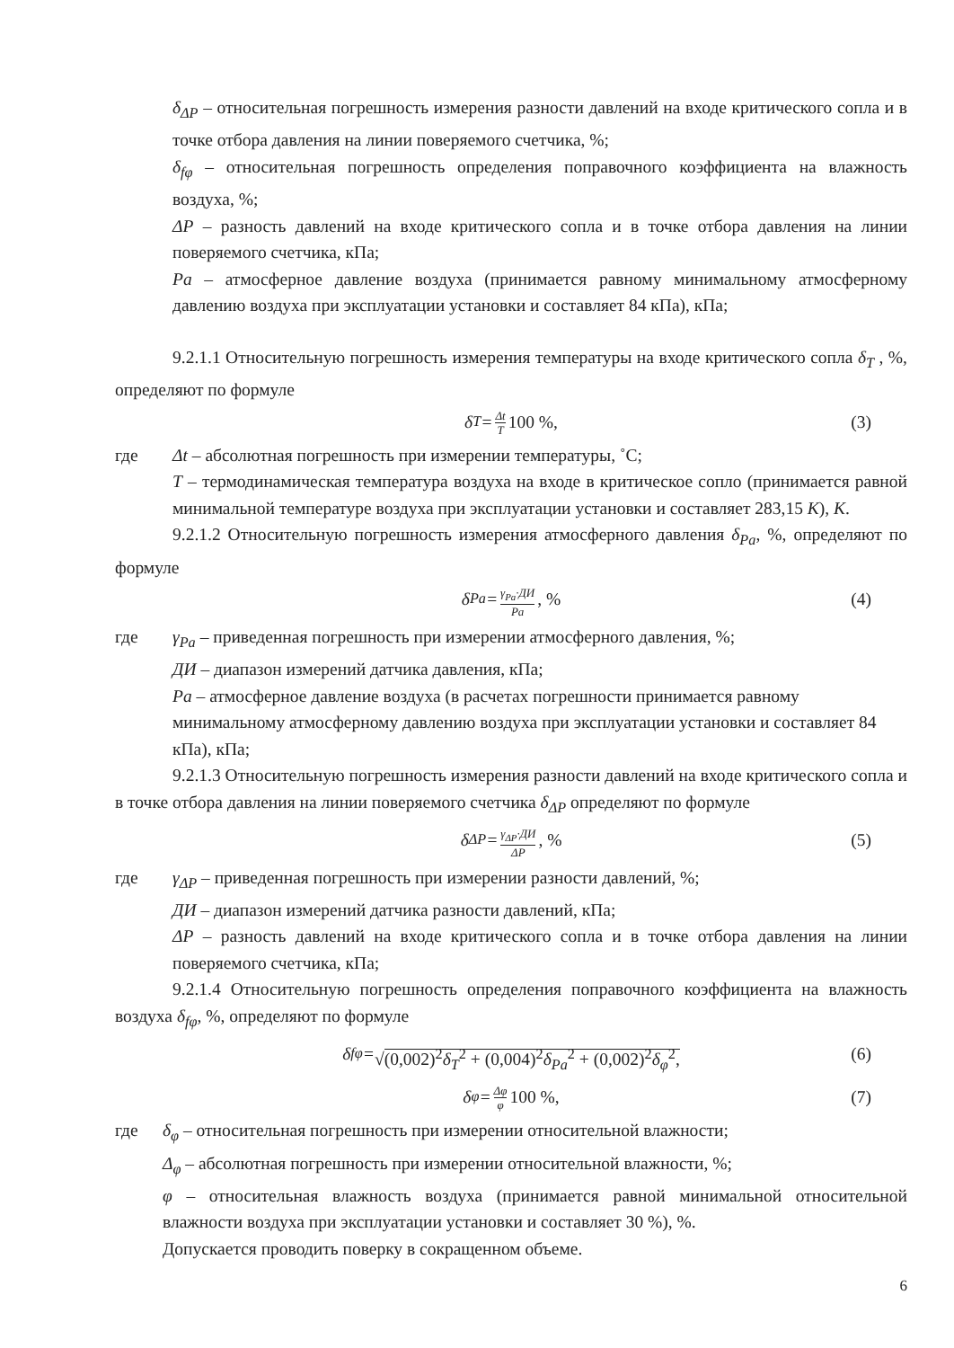δ<sub>ΔP</sub> – относительная погрешность измерения разности давлений на входе критического сопла и в точке отбора давления на линии поверяемого счетчика, %;
δ<sub>fφ</sub> – относительная погрешность определения поправочного коэффициента на влажность воздуха, %;
ΔP – разность давлений на входе критического сопла и в точке отбора давления на линии поверяемого счетчика, кПа;
Pa – атмосферное давление воздуха (принимается равному минимальному атмосферному давлению воздуха при эксплуатации установки и составляет 84 кПа), кПа;
9.2.1.1 Относительную погрешность измерения температуры на входе критического сопла δ<sub>T</sub> , %, определяют по формуле
δ<sub>T</sub> = Δt T 100 %, (3)
где Δt – абсолютная погрешность при измерении температуры, ˚С;
T – термодинамическая температура воздуха на входе в критическое сопло (принимается равной минимальной температуре воздуха при эксплуатации установки и составляет 283,15 К), К.
9.2.1.2 Относительную погрешность измерения атмосферного давления δ<sub>Pa</sub>, %, определяют по формуле
δ<sub>Pa</sub> = γ<sub>Pa</sub>·ДИ Pa, % (4)
где γ<sub>Pa</sub> – приведенная погрешность при измерении атмосферного давления, %;
ДИ – диапазон измерений датчика давления, кПа;
Pa – атмосферное давление воздуха (в расчетах погрешности принимается равному минимальному атмосферному давлению воздуха при эксплуатации установки и составляет 84 кПа), кПа;
9.2.1.3 Относительную погрешность измерения разности давлений на входе критического сопла и в точке отбора давления на линии поверяемого счетчика δ<sub>ΔP</sub> определяют по формуле
δ<sub>ΔP</sub> = γ<sub>ΔP</sub>·ДИ ΔP, % (5)
где γ<sub>ΔP</sub> – приведенная погрешность при измерении разности давлений, %;
ДИ – диапазон измерений датчика разности давлений, кПа;
ΔP – разность давлений на входе критического сопла и в точке отбора давления на линии поверяемого счетчика, кПа;
9.2.1.4 Относительную погрешность определения поправочного коэффициента на влажность воздуха δ<sub>fφ</sub>, %, определяют по формуле
δ<sub>fφ</sub> = √(0,002)<sup>2</sup>δ<sub>T</sub><sup>2</sup> + (0,004)<sup>2</sup>δ<sub>Pa</sub><sup>2</sup> + (0,002)<sup>2</sup>δ<sub>φ</sub><sup>2</sup>, (6)
δ<sub>φ</sub> = Δφ φ 100 %, (7)
где δ<sub>φ</sub> – относительная погрешность при измерении относительной влажности;
Δ<sub>φ</sub> – абсолютная погрешность при измерении относительной влажности, %;
φ – относительная влажность воздуха (принимается равной минимальной относительной влажности воздуха при эксплуатации установки и составляет 30 %), %.
Допускается проводить поверку в сокращенном объеме.
6